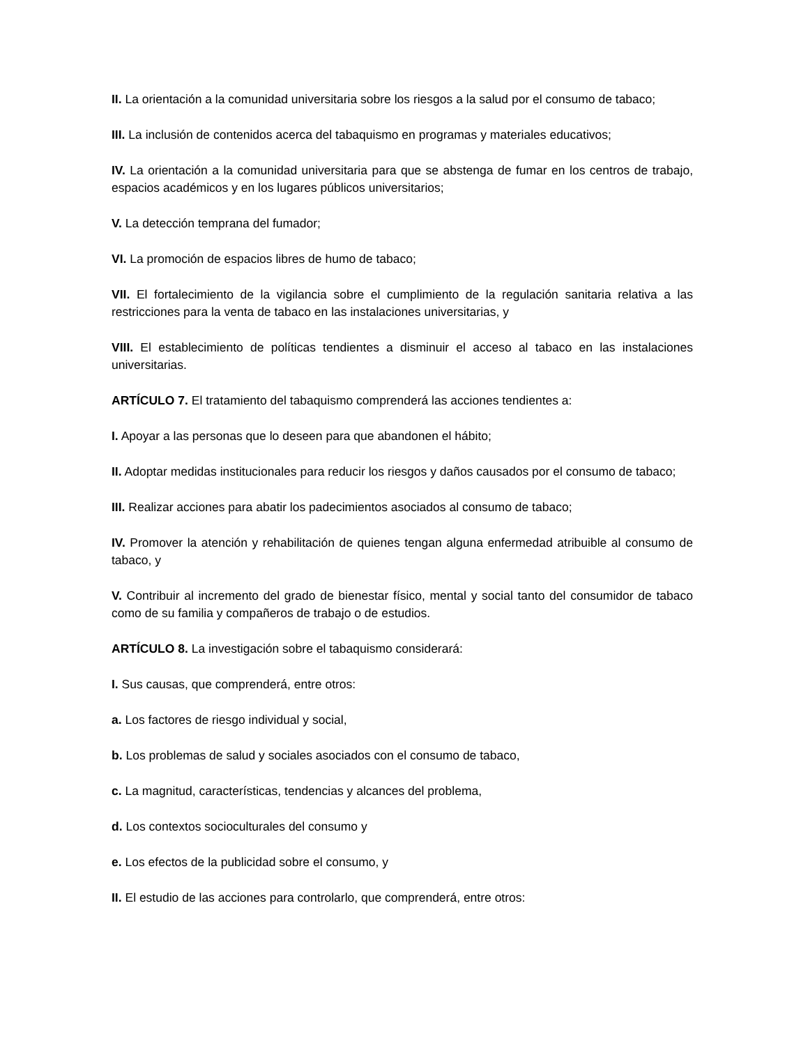II. La orientación a la comunidad universitaria sobre los riesgos a la salud por el consumo de tabaco;
III. La inclusión de contenidos acerca del tabaquismo en programas y materiales educativos;
IV. La orientación a la comunidad universitaria para que se abstenga de fumar en los centros de trabajo, espacios académicos y en los lugares públicos universitarios;
V. La detección temprana del fumador;
VI. La promoción de espacios libres de humo de tabaco;
VII. El fortalecimiento de la vigilancia sobre el cumplimiento de la regulación sanitaria relativa a las restricciones para la venta de tabaco en las instalaciones universitarias, y
VIII. El establecimiento de políticas tendientes a disminuir el acceso al tabaco en las instalaciones universitarias.
ARTÍCULO 7. El tratamiento del tabaquismo comprenderá las acciones tendientes a:
I. Apoyar a las personas que lo deseen para que abandonen el hábito;
II. Adoptar medidas institucionales para reducir los riesgos y daños causados por el consumo de tabaco;
III. Realizar acciones para abatir los padecimientos asociados al consumo de tabaco;
IV. Promover la atención y rehabilitación de quienes tengan alguna enfermedad atribuible al consumo de tabaco, y
V. Contribuir al incremento del grado de bienestar físico, mental y social tanto del consumidor de tabaco como de su familia y compañeros de trabajo o de estudios.
ARTÍCULO 8. La investigación sobre el tabaquismo considerará:
I. Sus causas, que comprenderá, entre otros:
a. Los factores de riesgo individual y social,
b. Los problemas de salud y sociales asociados con el consumo de tabaco,
c. La magnitud, características, tendencias y alcances del problema,
d. Los contextos socioculturales del consumo y
e. Los efectos de la publicidad sobre el consumo, y
II. El estudio de las acciones para controlarlo, que comprenderá, entre otros: